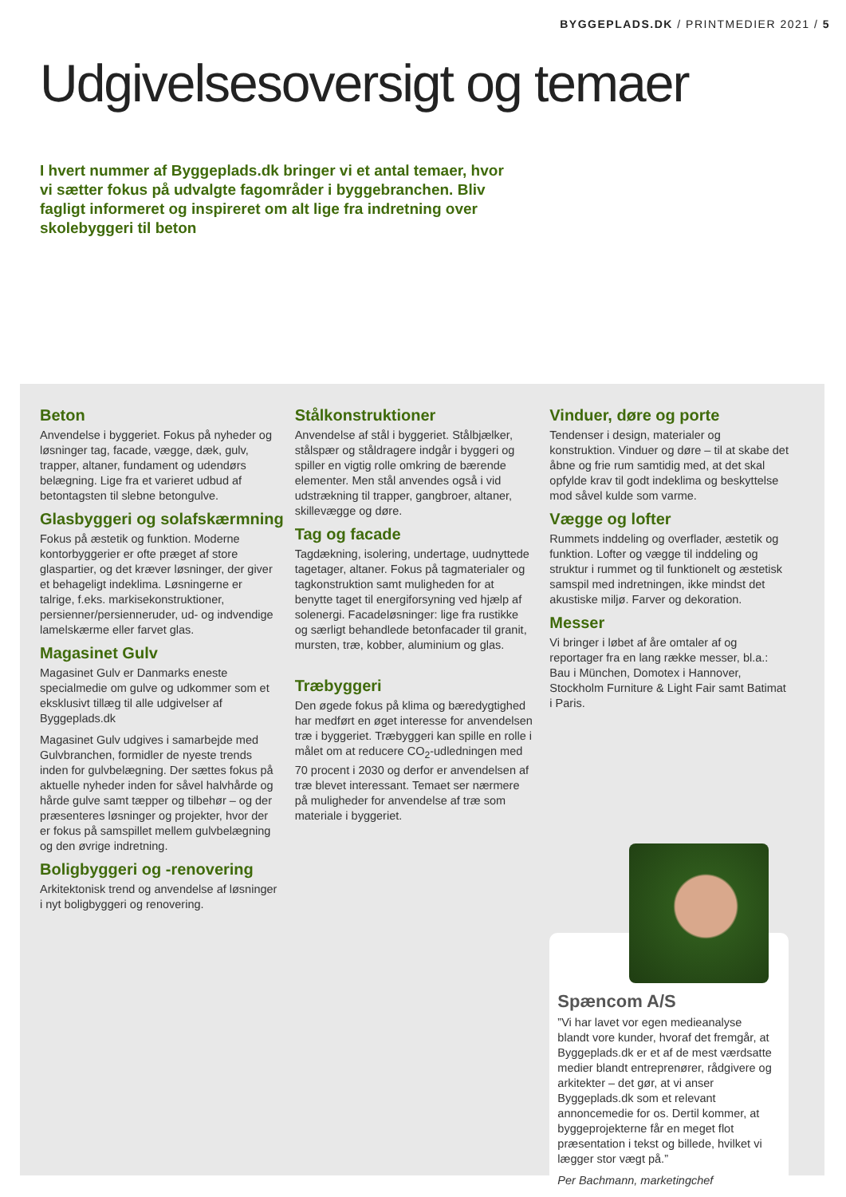BYGGEPLADS.DK / PRINTMEDIER 2021 / 5
Udgivelsesoversigt og temaer
I hvert nummer af Byggeplads.dk bringer vi et antal temaer, hvor vi sætter fokus på udvalgte fagområder i byggebranchen. Bliv fagligt informeret og inspireret om alt lige fra indretning over skolebyggeri til beton
Beton
Anvendelse i byggeriet. Fokus på nyheder og løsninger tag, facade, vægge, dæk, gulv, trapper, altaner, fundament og udendørs belægning. Lige fra et varieret udbud af betontagsten til slebne betongulve.
Glasbyggeri og solafskærmning
Fokus på æstetik og funktion. Moderne kontorbyggerier er ofte præget af store glaspartier, og det kræver løsninger, der giver et behageligt indeklima. Løsningerne er talrige, f.eks. markisekonstruktioner, persienner/persienneruder, ud- og indvendige lamelskærme eller farvet glas.
Magasinet Gulv
Magasinet Gulv er Danmarks eneste specialmedie om gulve og udkommer som et eksklusivt tillæg til alle udgivelser af Byggeplads.dk
Magasinet Gulv udgives i samarbejde med Gulvbranchen, formidler de nyeste trends inden for gulvbelægning. Der sættes fokus på aktuelle nyheder inden for såvel halvhårde og hårde gulve samt tæpper og tilbehør – og der præsenteres løsninger og projekter, hvor der er fokus på samspillet mellem gulvbelægning og den øvrige indretning.
Boligbyggeri og -renovering
Arkitektonisk trend og anvendelse af løsninger i nyt boligbyggeri og renovering.
Stålkonstruktioner
Anvendelse af stål i byggeriet. Stålbjælker, stålspær og ståldragere indgår i byggeri og spiller en vigtig rolle omkring de bærende elementer. Men stål anvendes også i vid udstrækning til trapper, gangbroer, altaner, skillevægge og døre.
Tag og facade
Tagdækning, isolering, undertage, uudnyttede tagetager, altaner. Fokus på tagmaterialer og tagkonstruktion samt muligheden for at benytte taget til energiforsyning ved hjælp af solenergi. Facadeløsninger: lige fra rustikke og særligt behandlede betonfacader til granit, mursten, træ, kobber, aluminium og glas.
Træbyggeri
Den øgede fokus på klima og bæredygtighed har medført en øget interesse for anvendelsen træ i byggeriet. Træbyggeri kan spille en rolle i målet om at reducere CO<sub>2</sub>-udledningen med 70 procent i 2030 og derfor er anvendelsen af træ blevet interessant. Temaet ser nærmere på muligheder for anvendelse af træ som materiale i byggeriet.
Vinduer, døre og porte
Tendenser i design, materialer og konstruktion. Vinduer og døre – til at skabe det åbne og frie rum samtidig med, at det skal opfylde krav til godt indeklima og beskyttelse mod såvel kulde som varme.
Vægge og lofter
Rummets inddeling og overflader, æstetik og funktion. Lofter og vægge til inddeling og struktur i rummet og til funktionelt og æstetisk samspil med indretningen, ikke mindst det akustiske miljø. Farver og dekoration.
Messer
Vi bringer i løbet af åre omtaler af og reportager fra en lang række messer, bl.a.: Bau i München, Domotex i Hannover, Stockholm Furniture & Light Fair samt Batimat i Paris.
Spæncom A/S
”Vi har lavet vor egen medieanalyse blandt vore kunder, hvoraf det fremgår, at Byggeplads.dk er et af de mest værdsatte medier blandt entreprenører, rådgivere og arkitekter – det gør, at vi anser Byggeplads.dk som et relevant annoncemedie for os. Dertil kommer, at byggeprojekterne får en meget flot præsentation i tekst og billede, hvilket vi lægger stor vægt på.”
Per Bachmann, marketingchef